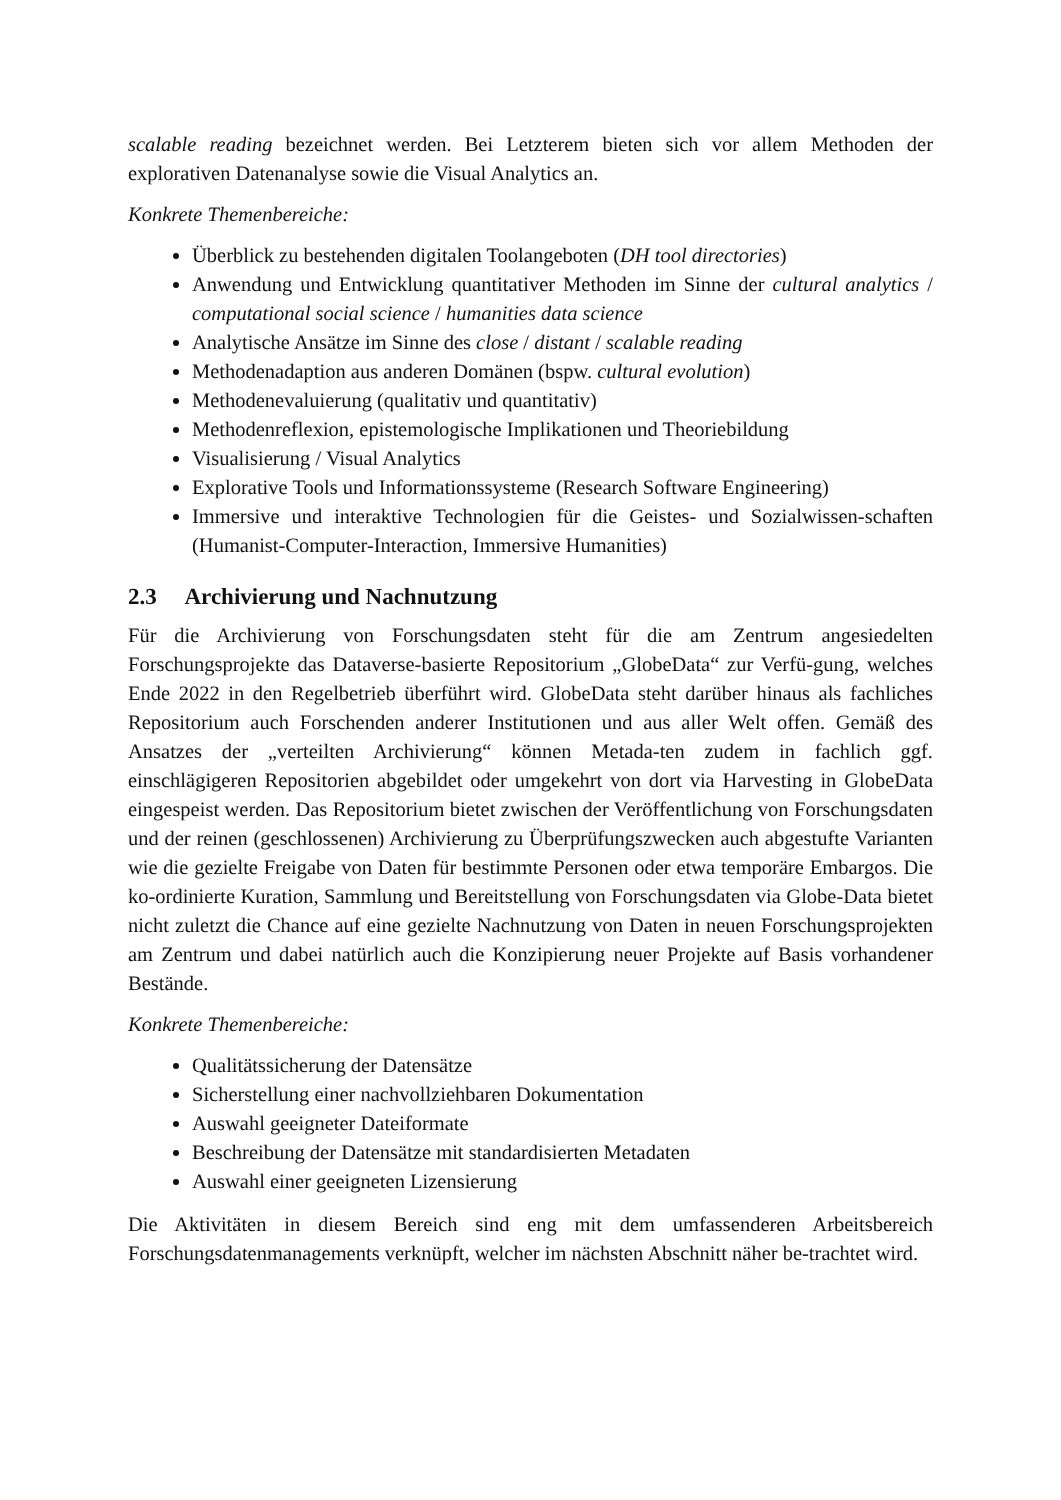scalable reading bezeichnet werden. Bei Letzterem bieten sich vor allem Methoden der explorativen Datenanalyse sowie die Visual Analytics an.
Konkrete Themenbereiche:
Überblick zu bestehenden digitalen Toolangeboten (DH tool directories)
Anwendung und Entwicklung quantitativer Methoden im Sinne der cultural analytics / computational social science / humanities data science
Analytische Ansätze im Sinne des close / distant / scalable reading
Methodenadaption aus anderen Domänen (bspw. cultural evolution)
Methodenevaluierung (qualitativ und quantitativ)
Methodenreflexion, epistemologische Implikationen und Theoriebildung
Visualisierung / Visual Analytics
Explorative Tools und Informationssysteme (Research Software Engineering)
Immersive und interaktive Technologien für die Geistes- und Sozialwissen-schaften (Humanist-Computer-Interaction, Immersive Humanities)
2.3 Archivierung und Nachnutzung
Für die Archivierung von Forschungsdaten steht für die am Zentrum angesiedelten Forschungsprojekte das Dataverse-basierte Repositorium „GlobeData“ zur Verfü-gung, welches Ende 2022 in den Regelbetrieb überführt wird. GlobeData steht darüber hinaus als fachliches Repositorium auch Forschenden anderer Institutionen und aus aller Welt offen. Gemäß des Ansatzes der „verteilten Archivierung“ können Metada-ten zudem in fachlich ggf. einschlägigeren Repositorien abgebildet oder umgekehrt von dort via Harvesting in GlobeData eingespeist werden. Das Repositorium bietet zwischen der Veröffentlichung von Forschungsdaten und der reinen (geschlossenen) Archivierung zu Überprüfungszwecken auch abgestufte Varianten wie die gezielte Freigabe von Daten für bestimmte Personen oder etwa temporäre Embargos. Die ko-ordinierte Kuration, Sammlung und Bereitstellung von Forschungsdaten via Globe-Data bietet nicht zuletzt die Chance auf eine gezielte Nachnutzung von Daten in neuen Forschungsprojekten am Zentrum und dabei natürlich auch die Konzipierung neuer Projekte auf Basis vorhandener Bestände.
Konkrete Themenbereiche:
Qualitätssicherung der Datensätze
Sicherstellung einer nachvollziehbaren Dokumentation
Auswahl geeigneter Dateiformate
Beschreibung der Datensätze mit standardisierten Metadaten
Auswahl einer geeigneten Lizensierung
Die Aktivitäten in diesem Bereich sind eng mit dem umfassenderen Arbeitsbereich Forschungsdatenmanagements verknüpft, welcher im nächsten Abschnitt näher be-trachtet wird.